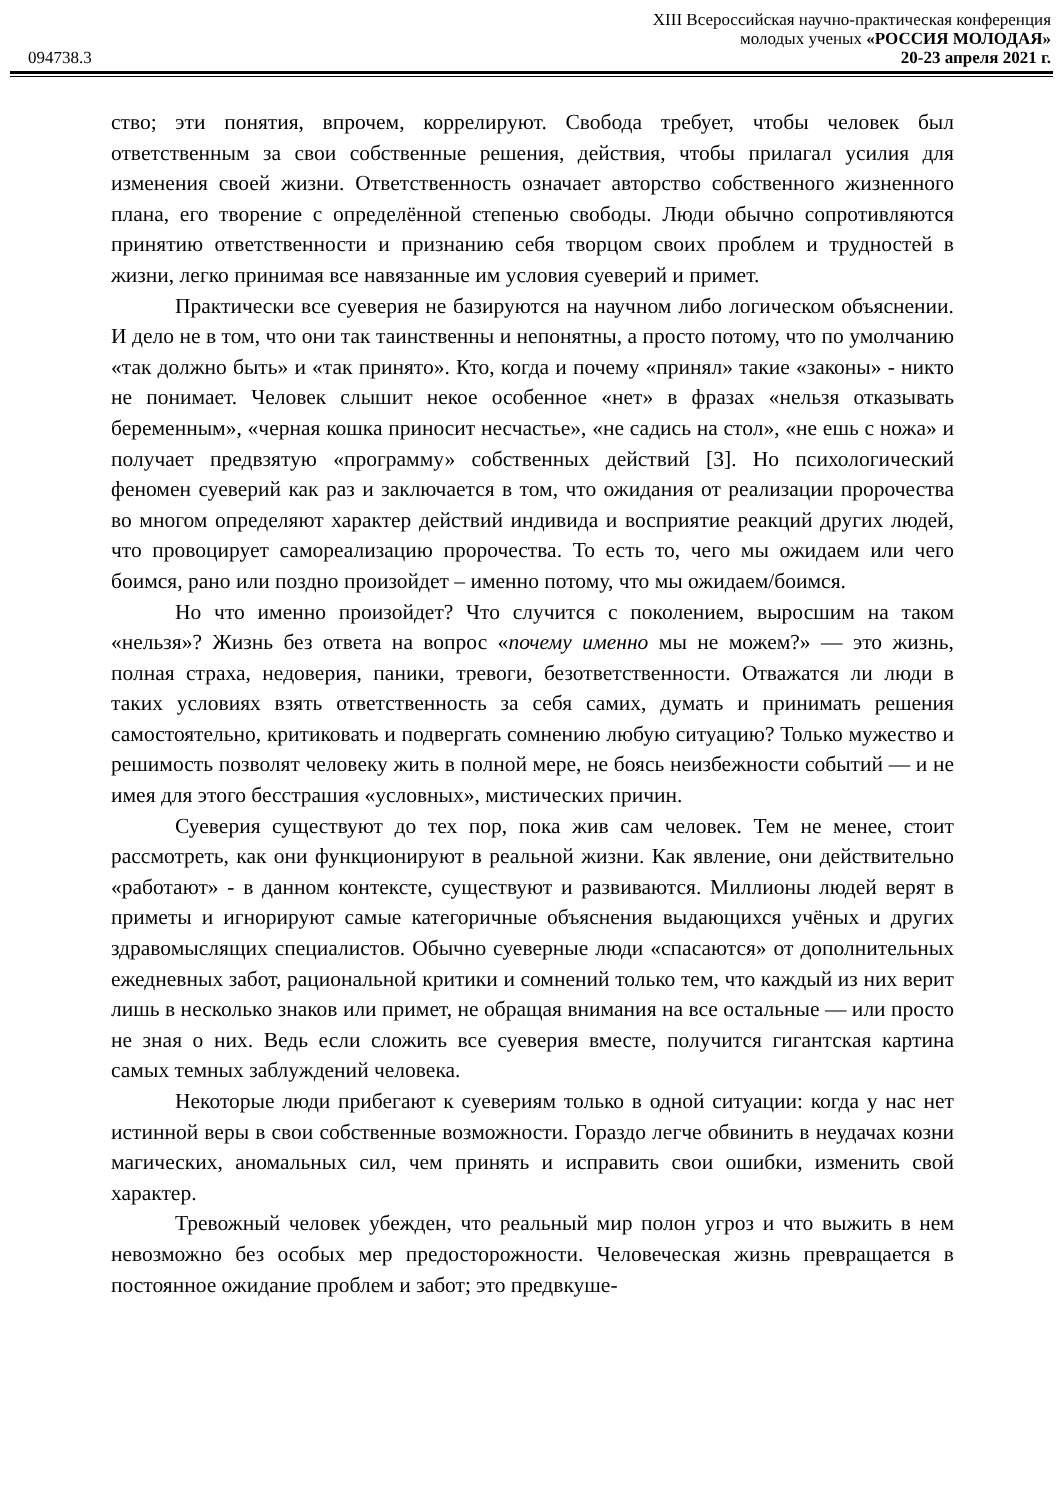XIII Всероссийская научно-практическая конференция
молодых ученых «РОССИЯ МОЛОДАЯ»
094738.3 20-23 апреля 2021 г.
ство; эти понятия, впрочем, коррелируют. Свобода требует, чтобы человек был ответственным за свои собственные решения, действия, чтобы прилагал усилия для изменения своей жизни. Ответственность означает авторство собственного жизненного плана, его творение с определённой степенью свободы. Люди обычно сопротивляются принятию ответственности и признанию себя творцом своих проблем и трудностей в жизни, легко принимая все навязанные им условия суеверий и примет.
Практически все суеверия не базируются на научном либо логическом объяснении. И дело не в том, что они так таинственны и непонятны, а просто потому, что по умолчанию «так должно быть» и «так принято». Кто, когда и почему «принял» такие «законы» - никто не понимает. Человек слышит некое особенное «нет» в фразах «нельзя отказывать беременным», «черная кошка приносит несчастье», «не садись на стол», «не ешь с ножа» и получает предвзятую «программу» собственных действий [3]. Но психологический феномен суеверий как раз и заключается в том, что ожидания от реализации пророчества во многом определяют характер действий индивида и восприятие реакций других людей, что провоцирует самореализацию пророчества. То есть то, чего мы ожидаем или чего боимся, рано или поздно произойдет – именно потому, что мы ожидаем/боимся.
Но что именно произойдет? Что случится с поколением, выросшим на таком «нельзя»? Жизнь без ответа на вопрос «почему именно мы не можем?» — это жизнь, полная страха, недоверия, паники, тревоги, безответственности. Отважатся ли люди в таких условиях взять ответственность за себя самих, думать и принимать решения самостоятельно, критиковать и подвергать сомнению любую ситуацию? Только мужество и решимость позволят человеку жить в полной мере, не боясь неизбежности событий — и не имея для этого бесстрашия «условных», мистических причин.
Суеверия существуют до тех пор, пока жив сам человек. Тем не менее, стоит рассмотреть, как они функционируют в реальной жизни. Как явление, они действительно «работают» - в данном контексте, существуют и развиваются. Миллионы людей верят в приметы и игнорируют самые категоричные объяснения выдающихся учёных и других здравомыслящих специалистов. Обычно суеверные люди «спасаются» от дополнительных ежедневных забот, рациональной критики и сомнений только тем, что каждый из них верит лишь в несколько знаков или примет, не обращая внимания на все остальные — или просто не зная о них. Ведь если сложить все суеверия вместе, получится гигантская картина самых темных заблуждений человека.
Некоторые люди прибегают к суевериям только в одной ситуации: когда у нас нет истинной веры в свои собственные возможности. Гораздо легче обвинить в неудачах козни магических, аномальных сил, чем принять и исправить свои ошибки, изменить свой характер.
Тревожный человек убежден, что реальный мир полон угроз и что выжить в нем невозможно без особых мер предосторожности. Человеческая жизнь превращается в постоянное ожидание проблем и забот; это предвкуше-